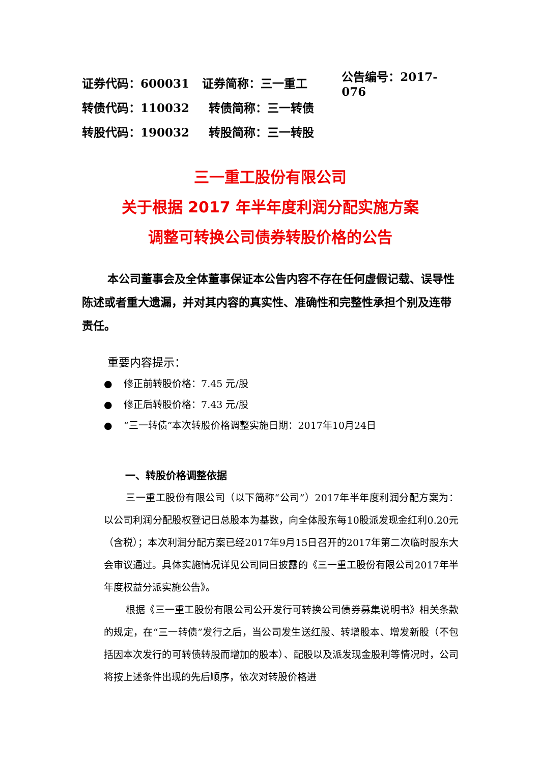证券代码：600031 证券简称：三一重工 公告编号：2017-076
转债代码：110032 转债简称：三一转债
转股代码：190032 转股简称：三一转股
三一重工股份有限公司
关于根据 2017 年半年度利润分配实施方案
调整可转换公司债券转股价格的公告
本公司董事会及全体董事保证本公告内容不存在任何虚假记载、误导性陈述或者重大遗漏，并对其内容的真实性、准确性和完整性承担个别及连带责任。
重要内容提示：
● 修正前转股价格：7.45 元/股
● 修正后转股价格：7.43 元/股
● “三一转债”本次转股价格调整实施日期：2017年10月24日
一、转股价格调整依据
三一重工股份有限公司（以下简称“公司”）2017年半年度利润分配方案为：以公司利润分配股权登记日总股本为基数，向全体股东每10股派发现金红利0.20元（含税）；本次利润分配方案已经2017年9月15日召开的2017年第二次临时股东大会审议通过。具体实施情况详见公司同日披露的《三一重工股份有限公司2017年半年度权益分派实施公告》。
根据《三一重工股份有限公司公开发行可转换公司债券募集说明书》相关条款的规定，在“三一转债”发行之后，当公司发生送红股、转增股本、增发新股（不包括因本次发行的可转债转股而增加的股本）、配股以及派发现金股利等情况时，公司将按上述条件出现的先后顺序，依次对转股价格进